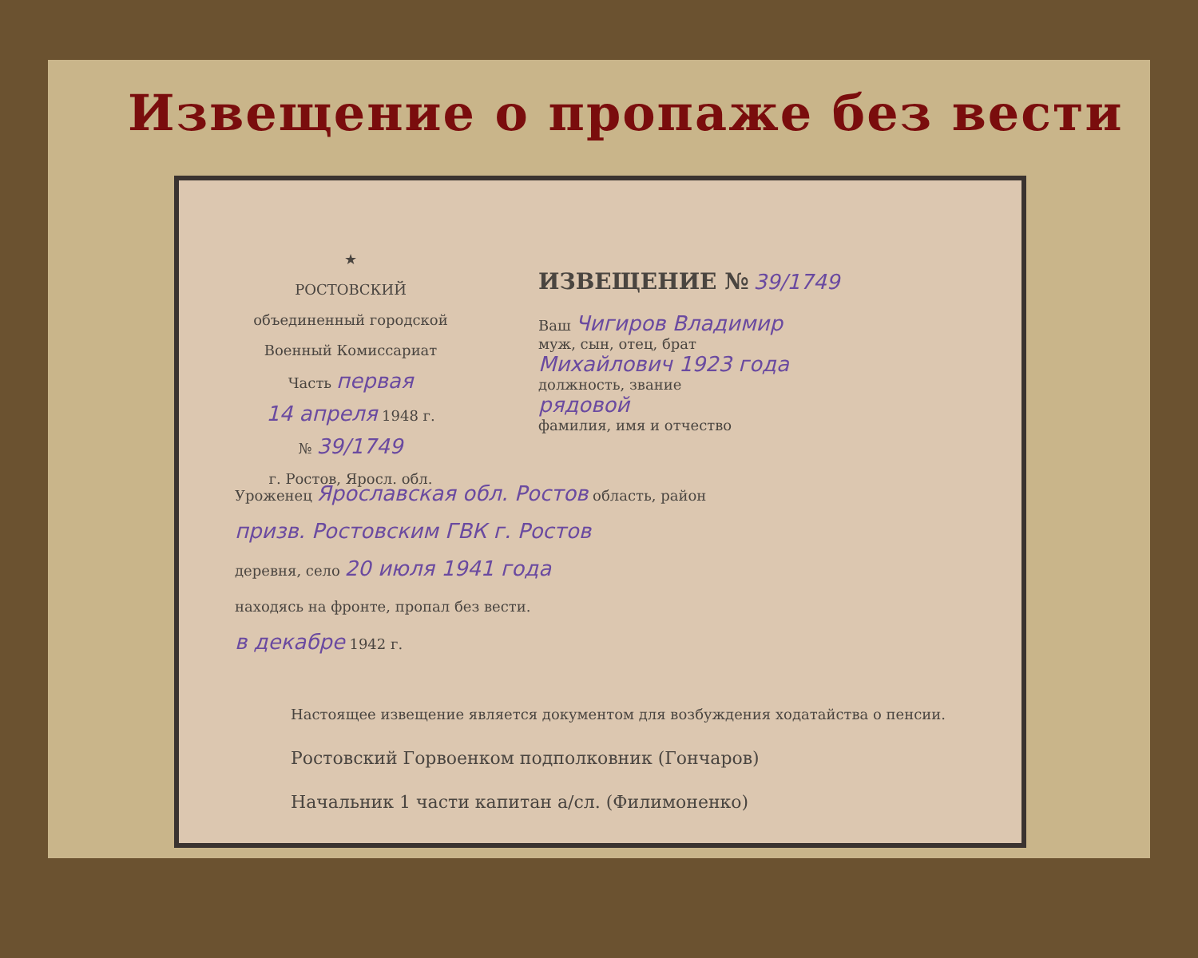Извещение о пропаже без вести
★
РОСТОВСКИЙ
объединенный городской
Военный Комиссариат
Часть первая
14 апреля 1948 г.
№ 39/1749
г. Ростов, Яросл. обл.
ИЗВЕЩЕНИЕ № 39/1749
Ваш Чигиров Владимир
муж, сын, отец, брат
Михайлович 1923 года
должность, звание
рядовой
фамилия, имя и отчество
Уроженец Ярославская обл. Ростов область, район
призв. Ростовским ГВК г. Ростов
деревня, село 20 июля 1941 года
находясь на фронте, пропал без вести.
в декабре 1942 г.
Настоящее извещение является документом для возбуждения ходатайства о пенсии.
Ростовский Горвоенком подполковник (Гончаров)
Начальник 1 части капитан а/сл. (Филимоненко)